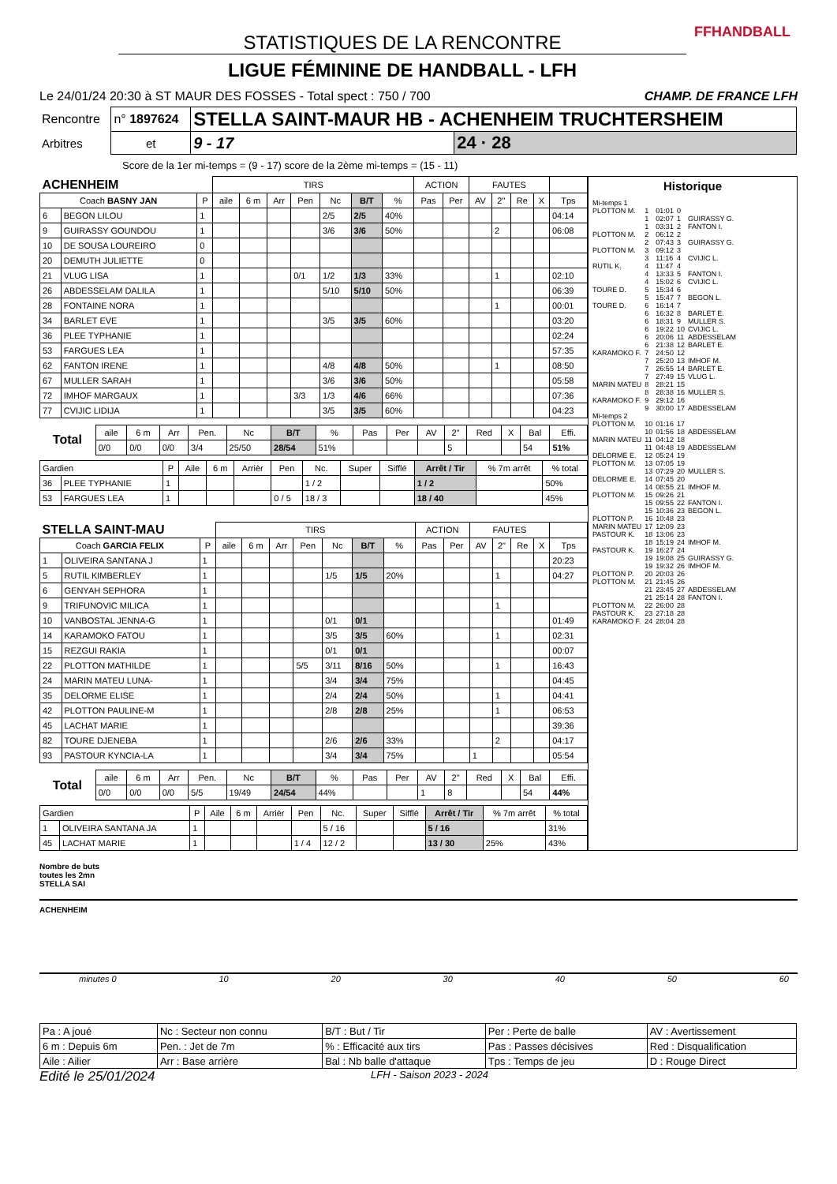FFHANDBALL
STATISTIQUES DE LA RENCONTRE
LIGUE FÉMININE DE HANDBALL - LFH
Le 24/01/24 20:30 à ST MAUR DES FOSSES - Total spect : 750 / 700 CHAMP. DE FRANCE LFH
| Rencontre | n° 1897624 | STELLA SAINT-MAUR HB - ACHENHEIM TRUCHTERSHEIM | | |
| Arbitres | et | | 9 - 17 | 24 · 28 |
Score de la 1er mi-temps = (9 - 17) score de la 2ème mi-temps = (15 - 11)
| ACHENHEIM | | | TIRS | | | | | | | ACTION | | FAUTES | | | | |
| --- | --- | --- | --- | --- | --- | --- | --- | --- | --- | --- | --- | --- | --- | --- | --- | --- |
| Coach BASNY JAN | | P | aile | 6 m | Arr | Pen | Nc | B/T | % | Pas | Per | AV | 2" | Re | X | Tps |
| 6 | BEGON LILOU | 1 | | | | | 2/5 | 2/5 | 40% | | | | | | | 04:14 |
| 9 | GUIRASSY GOUNDOU | 1 | | | | | 3/6 | 3/6 | 50% | | | | 2 | | | 06:08 |
| 10 | DE SOUSA LOUREIRO | 0 | | | | | | | | | | | | | | |
| 20 | DEMUTH JULIETTE | 0 | | | | | | | | | | | | | | |
| 21 | VLUG LISA | 1 | | | | 0/1 | 1/2 | 1/3 | 33% | | | | 1 | | | 02:10 |
| 26 | ABDESSELAM DALILA | 1 | | | | | 5/10 | 5/10 | 50% | | | | | | | 06:39 |
| 28 | FONTAINE NORA | 1 | | | | | | | | | | | 1 | | | 00:01 |
| 34 | BARLET EVE | 1 | | | | | 3/5 | 3/5 | 60% | | | | | | | 03:20 |
| 36 | PLEE TYPHANIE | 1 | | | | | | | | | | | | | | 02:24 |
| 53 | FARGUES LEA | 1 | | | | | | | | | | | | | | 57:35 |
| 62 | FANTON IRENE | 1 | | | | | 4/8 | 4/8 | 50% | | | | 1 | | | 08:50 |
| 67 | MULLER SARAH | 1 | | | | | 3/6 | 3/6 | 50% | | | | | | | 05:58 |
| 72 | IMHOF MARGAUX | 1 | | | | 3/3 | 1/3 | 4/6 | 66% | | | | | | | 07:36 |
| 77 | CVIJIC LIDIJA | 1 | | | | | 3/5 | 3/5 | 60% | | | | | | | 04:23 |
| Total | aile | 6 m | Arr | Pen. | Nc | B/T | % | Pas | Per | AV | 2" | Red | X | Bal | Effi. |
| --- | --- | --- | --- | --- | --- | --- | --- | --- | --- | --- | --- | --- | --- | --- | --- |
| | 0/0 | 0/0 | 0/0 | 3/4 | 25/50 | 28/54 | 51% | | | | 5 | | | 54 | 51% |
| Gardien | | P | Aile | 6 m | Arrièr | Pen | Nc. | Super | Sifflé | Arrêt / Tir | % 7m arrêt | % total |
| --- | --- | --- | --- | --- | --- | --- | --- | --- | --- | --- | --- | --- |
| 36 | PLEE TYPHANIE | 1 | | | | | 1 / 2 | | | 1 / 2 | | 50% |
| 53 | FARGUES LEA | 1 | | | | 0 / 5 | 18 / 3 | | | 18 / 40 | | 45% |
| STELLA SAINT-MAU | | | TIRS | | | | | | | ACTION | | FAUTES | | | | |
| --- | --- | --- | --- | --- | --- | --- | --- | --- | --- | --- | --- | --- | --- | --- | --- | --- |
| Coach GARCIA FELIX | | P | aile | 6 m | Arr | Pen | Nc | B/T | % | Pas | Per | AV | 2" | Re | X | Tps |
| 1 | OLIVEIRA SANTANA J | 1 | | | | | | | | | | | | | | 20:23 |
| 5 | RUTIL KIMBERLEY | 1 | | | | | 1/5 | 1/5 | 20% | | | | 1 | | | 04:27 |
| 6 | GENYAH SEPHORA | 1 | | | | | | | | | | | | | | |
| 9 | TRIFUNOVIC MILICA | 1 | | | | | | | | | | | 1 | | | |
| 10 | VANBOSTAL JENNA-G | 1 | | | | | 0/1 | 0/1 | | | | | | | | 01:49 |
| 14 | KARAMOKO FATOU | 1 | | | | | 3/5 | 3/5 | 60% | | | | 1 | | | 02:31 |
| 15 | REZGUI RAKIA | 1 | | | | | 0/1 | 0/1 | | | | | | | | 00:07 |
| 22 | PLOTTON MATHILDE | 1 | | | | 5/5 | 3/11 | 8/16 | 50% | | | | 1 | | | 16:43 |
| 24 | MARIN MATEU LUNA- | 1 | | | | | 3/4 | 3/4 | 75% | | | | | | | 04:45 |
| 35 | DELORME ELISE | 1 | | | | | 2/4 | 2/4 | 50% | | | | 1 | | | 04:41 |
| 42 | PLOTTON PAULINE-M | 1 | | | | | 2/8 | 2/8 | 25% | | | | 1 | | | 06:53 |
| 45 | LACHAT MARIE | 1 | | | | | | | | | | | | | | 39:36 |
| 82 | TOURE DJENEBA | 1 | | | | | 2/6 | 2/6 | 33% | | | | 2 | | | 04:17 |
| 93 | PASTOUR KYNCIA-LA | 1 | | | | | 3/4 | 3/4 | 75% | | | 1 | | | | 05:54 |
| Total | aile | 6 m | Arr | Pen. | Nc | B/T | % | Pas | Per | AV | 2" | Red | X | Bal | Effi. |
| --- | --- | --- | --- | --- | --- | --- | --- | --- | --- | --- | --- | --- | --- | --- | --- |
| | 0/0 | 0/0 | 0/0 | 5/5 | 19/49 | 24/54 | 44% | | | 1 | 8 | | | 54 | 44% |
| Gardien | | P | Aile | 6 m | Arrièr | Pen | Nc. | Super | Sifflé | Arrêt / Tir | % 7m arrêt | % total |
| --- | --- | --- | --- | --- | --- | --- | --- | --- | --- | --- | --- | --- |
| 1 | OLIVEIRA SANTANA JA | 1 | | | | | 5 / 16 | | | 5 / 16 | | 31% |
| 45 | LACHAT MARIE | 1 | | | | 1 / 4 | 12 / 2 | | | 13 / 30 | 25% | 43% |
Historique
| Mi-temps 1 | | | | |
| PLOTTON M. | 1 | 01:01 | 0 | |
| | 1 | 02:07 | 1 | GUIRASSY G. |
| | 1 | 03:31 | 2 | FANTON I. |
| PLOTTON M. | 2 | 06:12 | 2 | |
| | 2 | 07:43 | 3 | GUIRASSY G. |
| PLOTTON M. | 3 | 09:12 | 3 | |
| | 3 | 11:16 | 4 | CVIJIC L. |
| RUTIL K. | 4 | 11:47 | 4 | |
| | 4 | 13:33 | 5 | FANTON I. |
| | 4 | 15:02 | 6 | CVIJIC L. |
| TOURE D. | 5 | 15:34 | 6 | |
| | 5 | 15:47 | 7 | BEGON L. |
| TOURE D. | 6 | 16:14 | 7 | |
| | 6 | 16:32 | 8 | BARLET E. |
| | 6 | 18:31 | 9 | MULLER S. |
| | 6 | 19:22 | 10 | CVIJIC L. |
| | 6 | 20:06 | 11 | ABDESSELAM |
| | 6 | 21:38 | 12 | BARLET E. |
| KARAMOKO F. | 7 | 24:50 | 12 | |
| | 7 | 25:20 | 13 | IMHOF M. |
| | 7 | 26:55 | 14 | BARLET E. |
| | 7 | 27:49 | 15 | VLUG L. |
| MARIN MATEU | 8 | 28:21 | 15 | |
| | 8 | 28:38 | 16 | MULLER S. |
| KARAMOKO F. | 9 | 29:12 | 16 | |
| | 9 | 30:00 | 17 | ABDESSELAM |
| Mi-temps 2 | | | | |
| PLOTTON M. | 10 | 01:16 | 17 | |
| | 10 | 01:56 | 18 | ABDESSELAM |
| MARIN MATEU | 11 | 04:12 | 18 | |
| | 11 | 04:48 | 19 | ABDESSELAM |
| DELORME E. | 12 | 05:24 | 19 | |
| PLOTTON M. | 13 | 07:05 | 19 | |
| | 13 | 07:29 | 20 | MULLER S. |
| DELORME E. | 14 | 07:45 | 20 | |
| | 14 | 08:55 | 21 | IMHOF M. |
| PLOTTON M. | 15 | 09:26 | 21 | |
| | 15 | 09:55 | 22 | FANTON I. |
| | 15 | 10:36 | 23 | BEGON L. |
| PLOTTON P. | 16 | 10:48 | 23 | |
| MARIN MATEU | 17 | 12:09 | 23 | |
| PASTOUR K. | 18 | 13:06 | 23 | |
| | 18 | 15:19 | 24 | IMHOF M. |
| PASTOUR K. | 19 | 16:27 | 24 | |
| | 19 | 19:08 | 25 | GUIRASSY G. |
| | 19 | 19:32 | 26 | IMHOF M. |
| PLOTTON P. | 20 | 20:03 | 26 | |
| PLOTTON M. | 21 | 21:45 | 26 | |
| | 21 | 23:45 | 27 | ABDESSELAM |
| | 21 | 25:14 | 28 | FANTON I. |
| PLOTTON M. | 22 | 26:00 | 28 | |
| PASTOUR K. | 23 | 27:18 | 28 | |
| KARAMOKO F. | 24 | 28:04 | 28 | |
Nombre de buts
toutes les 2mn
STELLA SAI
ACHENHEIM
minutes 0 10 20 30 40 50 60
| Pa : A joué | Nc : Secteur non connu | B/T : But / Tir | Per : Perte de balle | AV : Avertissement |
| 6 m : Depuis 6m | Pen. : Jet de 7m | % : Efficacité aux tirs | Pas : Passes décisives | Red : Disqualification |
| Aile : Ailier | Arr : Base arrière | Bal : Nb balle d'attaque | Tps : Temps de jeu | D : Rouge Direct |
Edité le 25/01/2024 LFH - Saison 2023 - 2024